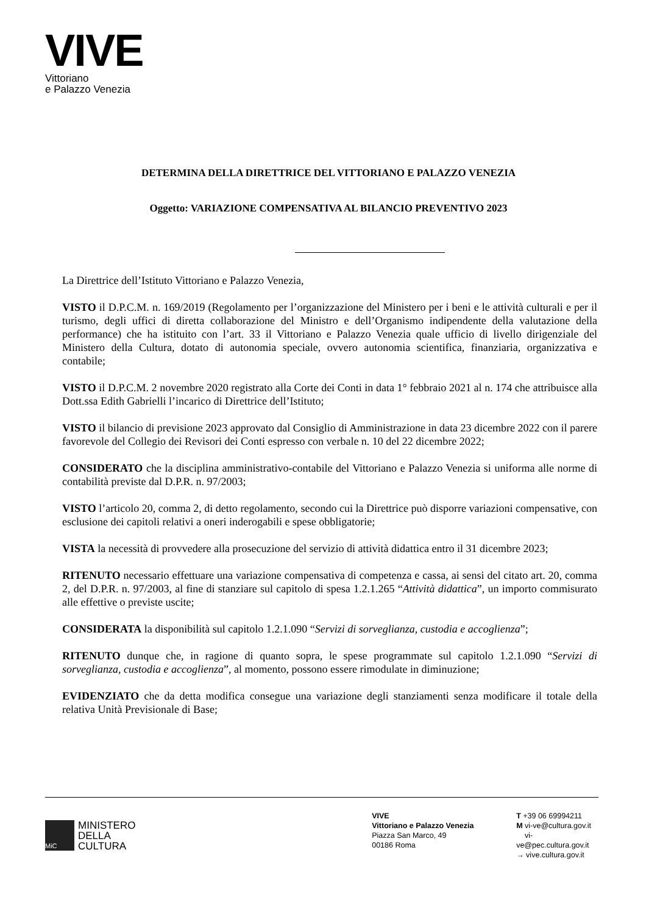VIVE
Vittoriano
e Palazzo Venezia
DETERMINA DELLA DIRETTRICE DEL VITTORIANO E PALAZZO VENEZIA
Oggetto: VARIAZIONE COMPENSATIVA AL BILANCIO PREVENTIVO 2023
La Direttrice dell’Istituto Vittoriano e Palazzo Venezia,
VISTO il D.P.C.M. n. 169/2019 (Regolamento per l’organizzazione del Ministero per i beni e le attività culturali e per il turismo, degli uffici di diretta collaborazione del Ministro e dell’Organismo indipendente della valutazione della performance) che ha istituito con l’art. 33 il Vittoriano e Palazzo Venezia quale ufficio di livello dirigenziale del Ministero della Cultura, dotato di autonomia speciale, ovvero autonomia scientifica, finanziaria, organizzativa e contabile;
VISTO il D.P.C.M. 2 novembre 2020 registrato alla Corte dei Conti in data 1° febbraio 2021 al n. 174 che attribuisce alla Dott.ssa Edith Gabrielli l’incarico di Direttrice dell’Istituto;
VISTO il bilancio di previsione 2023 approvato dal Consiglio di Amministrazione in data 23 dicembre 2022 con il parere favorevole del Collegio dei Revisori dei Conti espresso con verbale n. 10 del 22 dicembre 2022;
CONSIDERATO che la disciplina amministrativo-contabile del Vittoriano e Palazzo Venezia si uniforma alle norme di contabilità previste dal D.P.R. n. 97/2003;
VISTO l’articolo 20, comma 2, di detto regolamento, secondo cui la Direttrice può disporre variazioni compensative, con esclusione dei capitoli relativi a oneri inderogabili e spese obbligatorie;
VISTA la necessità di provvedere alla prosecuzione del servizio di attività didattica entro il 31 dicembre 2023;
RITENUTO necessario effettuare una variazione compensativa di competenza e cassa, ai sensi del citato art. 20, comma 2, del D.P.R. n. 97/2003, al fine di stanziare sul capitolo di spesa 1.2.1.265 “Attività didattica”, un importo commisurato alle effettive o previste uscite;
CONSIDERATA la disponibilità sul capitolo 1.2.1.090 “Servizi di sorveglianza, custodia e accoglienza”;
RITENUTO dunque che, in ragione di quanto sopra, le spese programmate sul capitolo 1.2.1.090 “Servizi di sorveglianza, custodia e accoglienza”, al momento, possono essere rimodulate in diminuzione;
EVIDENZIATO che da detta modifica consegue una variazione degli stanziamenti senza modificare il totale della relativa Unità Previsionale di Base;
MiC
MINISTERO
DELLA
CULTURA
VIVE
Vittoriano e Palazzo Venezia
Piazza San Marco, 49
00186 Roma
T +39 06 69994211
M vi-ve@cultura.gov.it
vi-ve@pec.cultura.gov.it
→ vive.cultura.gov.it